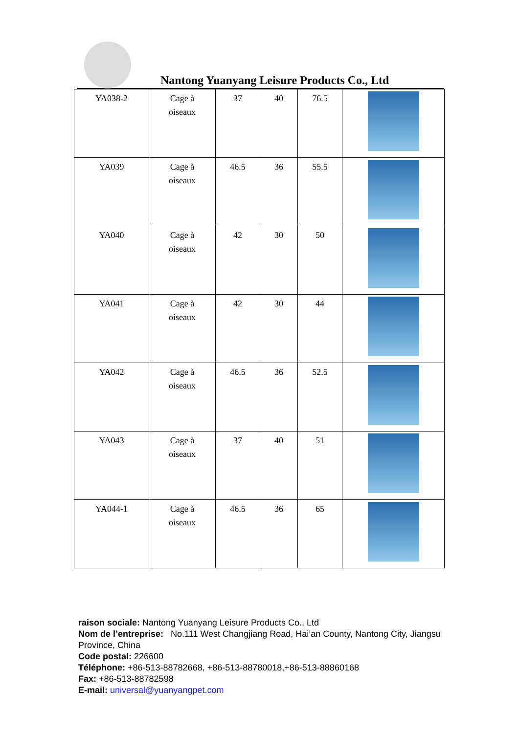Nantong Yuanyang Leisure Products Co., Ltd
| YA038-2 | Cage à oiseaux | 37 | 40 | 76.5 | |
| YA039 | Cage à oiseaux | 46.5 | 36 | 55.5 | |
| YA040 | Cage à oiseaux | 42 | 30 | 50 | |
| YA041 | Cage à oiseaux | 42 | 30 | 44 | |
| YA042 | Cage à oiseaux | 46.5 | 36 | 52.5 | |
| YA043 | Cage à oiseaux | 37 | 40 | 51 | |
| YA044-1 | Cage à oiseaux | 46.5 | 36 | 65 | |
raison sociale: Nantong Yuanyang Leisure Products Co., Ltd
Nom de l’entreprise: No.111 West Changjiang Road, Hai’an County, Nantong City, Jiangsu Province, China
Code postal: 226600
Téléphone: +86-513-88782668, +86-513-88780018,+86-513-88860168
Fax: +86-513-88782598
E-mail: universal@yuanyangpet.com